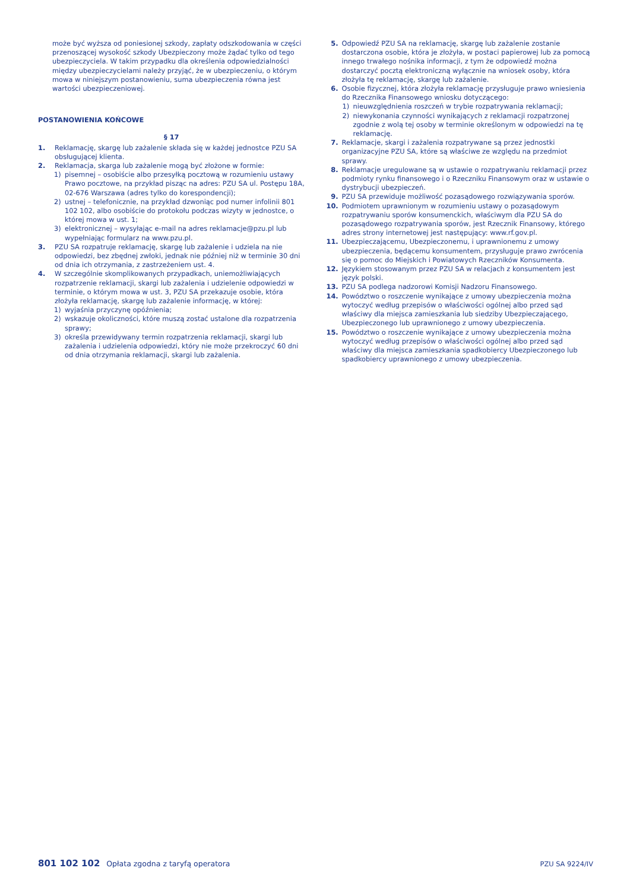może być wyższa od poniesionej szkody, zapłaty odszkodowania w części przenoszącej wysokość szkody Ubezpieczony może żądać tylko od tego ubezpieczyciela. W takim przypadku dla określenia odpowiedzialności między ubezpieczycielami należy przyjąć, że w ubezpieczeniu, o którym mowa w niniejszym postanowieniu, suma ubezpieczenia równa jest wartości ubezpieczeniowej.
POSTANOWIENIA KOŃCOWE
§ 17
1. Reklamację, skargę lub zażalenie składa się w każdej jednostce PZU SA obsługującej klienta.
2. Reklamacja, skarga lub zażalenie mogą być złożone w formie:
1) pisemnej – osobiście albo przesyłką pocztową w rozumieniu ustawy Prawo pocztowe, na przykład pisząc na adres: PZU SA ul. Postępu 18A, 02-676 Warszawa (adres tylko do korespondencji);
2) ustnej – telefonicznie, na przykład dzwoniąc pod numer infolinii 801 102 102, albo osobiście do protokołu podczas wizyty w jednostce, o której mowa w ust. 1;
3) elektronicznej – wysyłając e-mail na adres reklamacje@pzu.pl lub wypełniając formularz na www.pzu.pl.
3. PZU SA rozpatruje reklamację, skargę lub zażalenie i udziela na nie odpowiedzi, bez zbędnej zwłoki, jednak nie później niż w terminie 30 dni od dnia ich otrzymania, z zastrzeżeniem ust. 4.
4. W szczególnie skomplikowanych przypadkach, uniemożliwiających rozpatrzenie reklamacji, skargi lub zażalenia i udzielenie odpowiedzi w terminie, o którym mowa w ust. 3, PZU SA przekazuje osobie, która złożyła reklamację, skargę lub zażalenie informację, w której:
1) wyjaśnia przyczynę opóźnienia;
2) wskazuje okoliczności, które muszą zostać ustalone dla rozpatrzenia sprawy;
3) określa przewidywany termin rozpatrzenia reklamacji, skargi lub zażalenia i udzielenia odpowiedzi, który nie może przekroczyć 60 dni od dnia otrzymania reklamacji, skargi lub zażalenia.
5. Odpowiedź PZU SA na reklamację, skargę lub zażalenie zostanie dostarczona osobie, która je złożyła, w postaci papierowej lub za pomocą innego trwałego nośnika informacji, z tym że odpowiedź można dostarczyć pocztą elektroniczną wyłącznie na wniosek osoby, która złożyła tę reklamację, skargę lub zażalenie.
6. Osobie fizycznej, która złożyła reklamację przysługuje prawo wniesienia do Rzecznika Finansowego wniosku dotyczącego:
1) nieuwzględnienia roszczeń w trybie rozpatrywania reklamacji;
2) niewykonania czynności wynikających z reklamacji rozpatrzonej zgodnie z wolą tej osoby w terminie określonym w odpowiedzi na tę reklamację.
7. Reklamacje, skargi i zażalenia rozpatrywane są przez jednostki organizacyjne PZU SA, które są właściwe ze względu na przedmiot sprawy.
8. Reklamacje uregulowane są w ustawie o rozpatrywaniu reklamacji przez podmioty rynku finansowego i o Rzeczniku Finansowym oraz w ustawie o dystrybucji ubezpieczeń.
9. PZU SA przewiduje możliwość pozasądowego rozwiązywania sporów.
10. Podmiotem uprawnionym w rozumieniu ustawy o pozasądowym rozpatrywaniu sporów konsumenckich, właściwym dla PZU SA do pozasądowego rozpatrywania sporów, jest Rzecznik Finansowy, którego adres strony internetowej jest następujący: www.rf.gov.pl.
11. Ubezpieczającemu, Ubezpieczonemu, i uprawnionemu z umowy ubezpieczenia, będącemu konsumentem, przysługuje prawo zwrócenia się o pomoc do Miejskich i Powiatowych Rzeczników Konsumenta.
12. Językiem stosowanym przez PZU SA w relacjach z konsumentem jest język polski.
13. PZU SA podlega nadzorowi Komisji Nadzoru Finansowego.
14. Powództwo o roszczenie wynikające z umowy ubezpieczenia można wytoczyć według przepisów o właściwości ogólnej albo przed sąd właściwy dla miejsca zamieszkania lub siedziby Ubezpieczającego, Ubezpieczonego lub uprawnionego z umowy ubezpieczenia.
15. Powództwo o roszczenie wynikające z umowy ubezpieczenia można wytoczyć według przepisów o właściwości ogólnej albo przed sąd właściwy dla miejsca zamieszkania spadkobiercy Ubezpieczonego lub spadkobiercy uprawnionego z umowy ubezpieczenia.
801 102 102 Opłata zgodna z taryfą operatora PZU SA 9224/IV